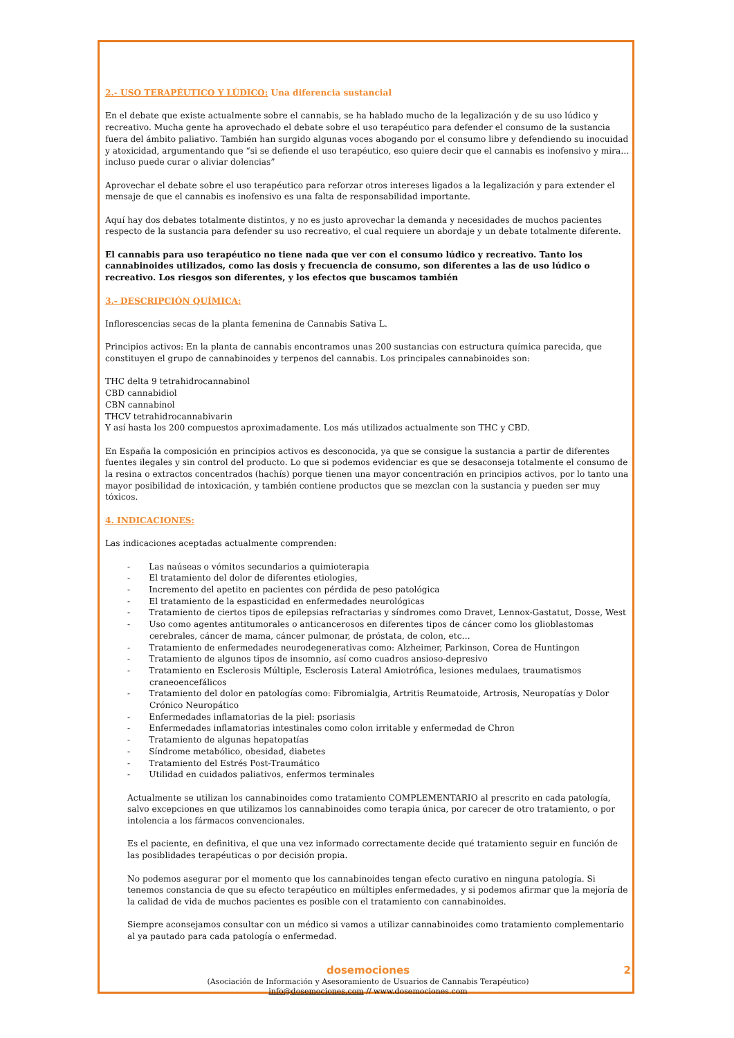2.- USO TERAPÉUTICO Y LÚDICO: Una diferencia sustancial
En el debate que existe actualmente sobre el cannabis, se ha hablado mucho de la legalización y de su uso lúdico y recreativo. Mucha gente ha aprovechado el debate sobre el uso terapéutico para defender el consumo de la sustancia fuera del ámbito paliativo. También han surgido algunas voces abogando por el consumo libre y defendiendo su inocuidad y atoxicidad, argumentando que “si se defiende el uso terapéutico, eso quiere decir que el cannabis es inofensivo y mira… incluso puede curar o aliviar dolencias”
Aprovechar el debate sobre el uso terapéutico para reforzar otros intereses ligados a la legalización y para extender el mensaje de que el cannabis es inofensivo es una falta de responsabilidad importante.
Aquí hay dos debates totalmente distintos, y no es justo aprovechar la demanda y necesidades de muchos pacientes respecto de la sustancia para defender su uso recreativo, el cual requiere un abordaje y un debate totalmente diferente.
El cannabis para uso terapéutico no tiene nada que ver con el consumo lúdico y recreativo. Tanto los cannabinoides utilizados, como las dosis y frecuencia de consumo, son diferentes a las de uso lúdico o recreativo. Los riesgos son diferentes, y los efectos que buscamos también
3.- DESCRIPCIÓN QUÍMICA:
Inflorescencias secas de la planta femenina de Cannabis Sativa L.
Principios activos: En la planta de cannabis encontramos unas 200 sustancias con estructura química parecida, que constituyen el grupo de cannabinoides y terpenos del cannabis. Los principales cannabinoides son:
THC delta 9 tetrahidrocannabinol
CBD cannabidiol
CBN cannabinol
THCV tetrahidrocannabivarin
Y así hasta los 200 compuestos aproximadamente. Los más utilizados actualmente son THC y CBD.
En España la composición en principios activos es desconocida, ya que se consigue la sustancia a partir de diferentes fuentes ilegales y sin control del producto. Lo que si podemos evidenciar es que se desaconseja totalmente el consumo de la resina o extractos concentrados (hachís) porque tienen una mayor concentración en principios activos, por lo tanto una mayor posibilidad de intoxicación, y también contiene productos que se mezclan con la sustancia y pueden ser muy tóxicos.
4. INDICACIONES:
Las indicaciones aceptadas actualmente comprenden:
- Las naúseas o vómitos secundarios a quimioterapia
- El tratamiento del dolor de diferentes etiologies,
- Incremento del apetito en pacientes con pérdida de peso patológica
- El tratamiento de la espasticidad en enfermedades neurológicas
- Tratamiento de ciertos tipos de epilepsias refractarias y síndromes como Dravet, Lennox-Gastatut, Dosse, West
- Uso como agentes antitumorales o anticancerosos en diferentes tipos de cáncer como los glioblastomas cerebrales, cáncer de mama, cáncer pulmonar, de próstata, de colon, etc…
- Tratamiento de enfermedades neurodegenerativas como: Alzheimer, Parkinson, Corea de Huntingon
- Tratamiento de algunos tipos de insomnio, así como cuadros ansioso-depresivo
- Tratamiento en Esclerosis Múltiple, Esclerosis Lateral Amiotrófica, lesiones medulaes, traumatismos craneoencefálicos
- Tratamiento del dolor en patologías como: Fibromialgia, Artritis Reumatoide, Artrosis, Neuropatías y Dolor Crónico Neuropático
- Enfermedades inflamatorias de la piel: psoriasis
- Enfermedades inflamatorias intestinales como colon irritable y enfermedad de Chron
- Tratamiento de algunas hepatopatías
- Síndrome metabólico, obesidad, diabetes
- Tratamiento del Estrés Post-Traumático
- Utilidad en cuidados paliativos, enfermos terminales
Actualmente se utilizan los cannabinoides como tratamiento COMPLEMENTARIO al prescrito en cada patología, salvo excepciones en que utilizamos los cannabinoides como terapia única, por carecer de otro tratamiento, o por intolencia a los fármacos convencionales.
Es el paciente, en definitiva, el que una vez informado correctamente decide qué tratamiento seguir en función de las posiblidades terapéuticas o por decisión propia.
No podemos asegurar por el momento que los cannabinoides tengan efecto curativo en ninguna patología. Si tenemos constancia de que su efecto terapéutico en múltiples enfermedades, y si podemos afirmar que la mejoría de la calidad de vida de muchos pacientes es posible con el tratamiento con cannabinoides.
Siempre aconsejamos consultar con un médico si vamos a utilizar cannabinoides como tratamiento complementario al ya pautado para cada patología o enfermedad.
dosemociones 2
(Asociación de Información y Asesoramiento de Usuarios de Cannabis Terapéutico)
info@dosemociones.com // www.dosemociones.com